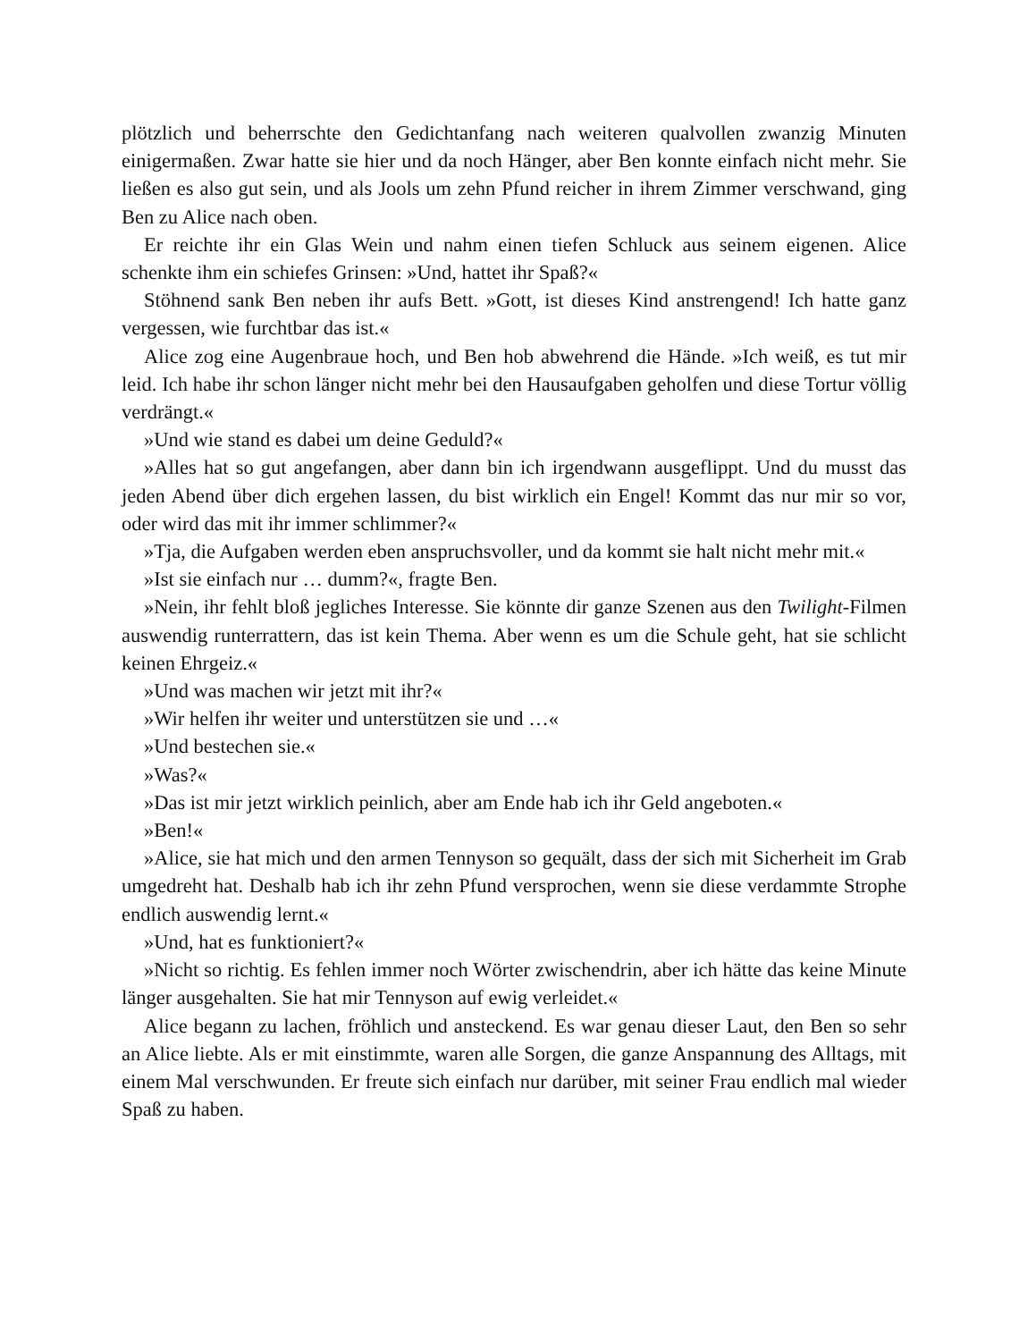plötzlich und beherrschte den Gedichtanfang nach weiteren qualvollen zwanzig Minuten einigermaßen. Zwar hatte sie hier und da noch Hänger, aber Ben konnte einfach nicht mehr. Sie ließen es also gut sein, und als Jools um zehn Pfund reicher in ihrem Zimmer verschwand, ging Ben zu Alice nach oben.
Er reichte ihr ein Glas Wein und nahm einen tiefen Schluck aus seinem eigenen. Alice schenkte ihm ein schiefes Grinsen: »Und, hattet ihr Spaß?«
Stöhnend sank Ben neben ihr aufs Bett. »Gott, ist dieses Kind anstrengend! Ich hatte ganz vergessen, wie furchtbar das ist.«
Alice zog eine Augenbraue hoch, und Ben hob abwehrend die Hände. »Ich weiß, es tut mir leid. Ich habe ihr schon länger nicht mehr bei den Hausaufgaben geholfen und diese Tortur völlig verdrängt.«
»Und wie stand es dabei um deine Geduld?«
»Alles hat so gut angefangen, aber dann bin ich irgendwann ausgeflippt. Und du musst das jeden Abend über dich ergehen lassen, du bist wirklich ein Engel! Kommt das nur mir so vor, oder wird das mit ihr immer schlimmer?«
»Tja, die Aufgaben werden eben anspruchsvoller, und da kommt sie halt nicht mehr mit.«
»Ist sie einfach nur … dumm?«, fragte Ben.
»Nein, ihr fehlt bloß jegliches Interesse. Sie könnte dir ganze Szenen aus den Twilight-Filmen auswendig runterrattern, das ist kein Thema. Aber wenn es um die Schule geht, hat sie schlicht keinen Ehrgeiz.«
»Und was machen wir jetzt mit ihr?«
»Wir helfen ihr weiter und unterstützen sie und …«
»Und bestechen sie.«
»Was?«
»Das ist mir jetzt wirklich peinlich, aber am Ende hab ich ihr Geld angeboten.«
»Ben!«
»Alice, sie hat mich und den armen Tennyson so gequält, dass der sich mit Sicherheit im Grab umgedreht hat. Deshalb hab ich ihr zehn Pfund versprochen, wenn sie diese verdammte Strophe endlich auswendig lernt.«
»Und, hat es funktioniert?«
»Nicht so richtig. Es fehlen immer noch Wörter zwischendrin, aber ich hätte das keine Minute länger ausgehalten. Sie hat mir Tennyson auf ewig verleidet.«
Alice begann zu lachen, fröhlich und ansteckend. Es war genau dieser Laut, den Ben so sehr an Alice liebte. Als er mit einstimmte, waren alle Sorgen, die ganze Anspannung des Alltags, mit einem Mal verschwunden. Er freute sich einfach nur darüber, mit seiner Frau endlich mal wieder Spaß zu haben.